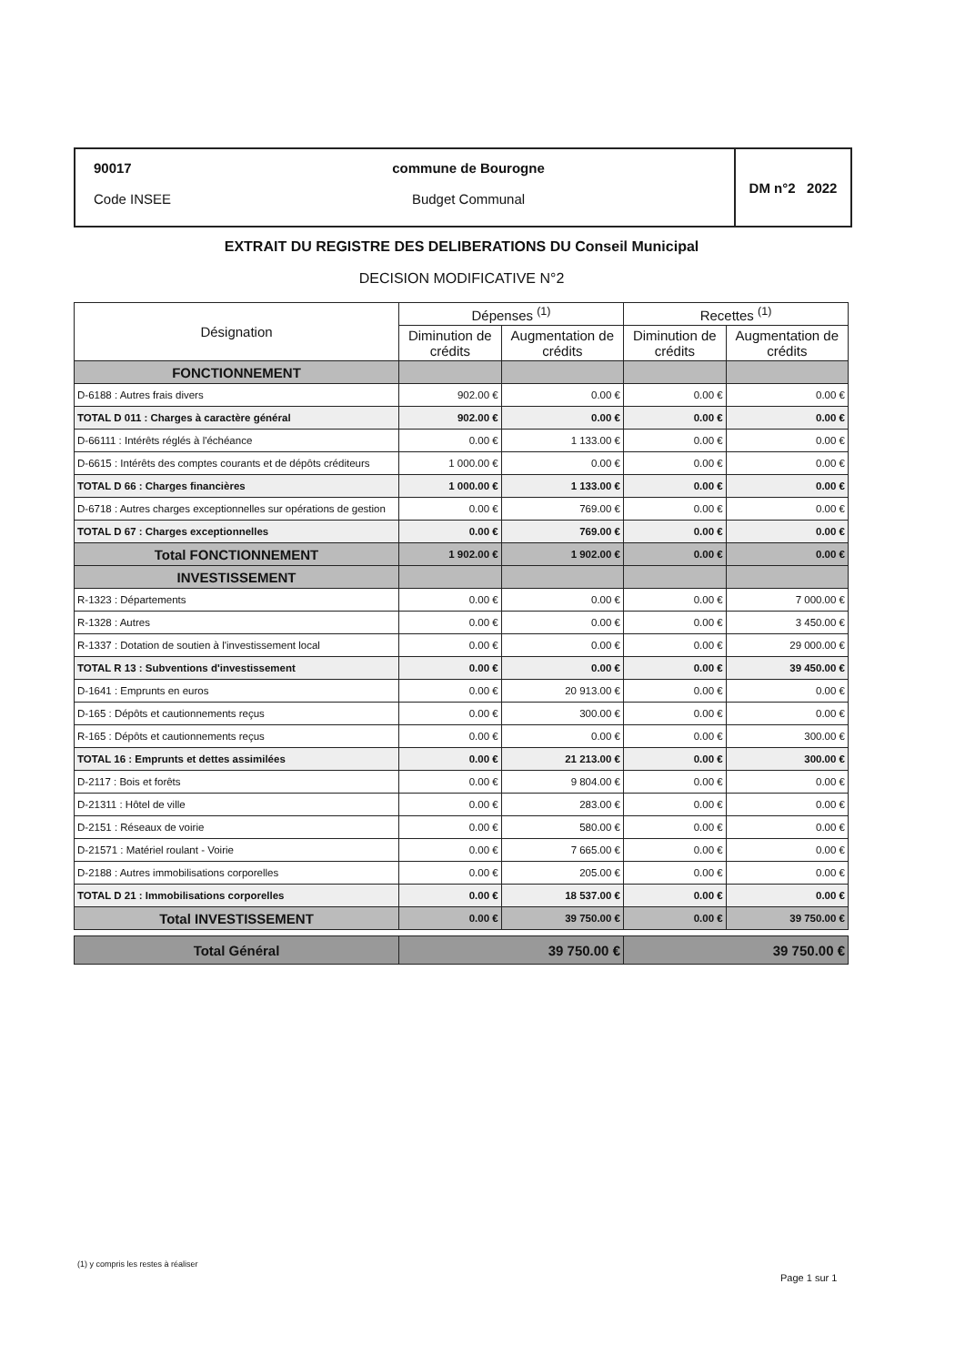90017
Code INSEE
commune de Bourogne
Budget Communal
DM n°2 2022
EXTRAIT DU REGISTRE DES DELIBERATIONS DU Conseil Municipal
DECISION MODIFICATIVE N°2
| Désignation | Dépenses <sup>(1)</sup> | | Recettes <sup>(1)</sup> | |
| --- | --- | --- | --- | --- |
| | Diminution de crédits | Augmentation de crédits | Diminution de crédits | Augmentation de crédits |
| FONCTIONNEMENT | | | | |
| D-6188 : Autres frais divers | 902.00 € | 0.00 € | 0.00 € | 0.00 € |
| TOTAL D 011 : Charges à caractère général | 902.00 € | 0.00 € | 0.00 € | 0.00 € |
| D-66111 : Intérêts réglés à l'échéance | 0.00 € | 1 133.00 € | 0.00 € | 0.00 € |
| D-6615 : Intérêts des comptes courants et de dépôts créditeurs | 1 000.00 € | 0.00 € | 0.00 € | 0.00 € |
| TOTAL D 66 : Charges financières | 1 000.00 € | 1 133.00 € | 0.00 € | 0.00 € |
| D-6718 : Autres charges exceptionnelles sur opérations de gestion | 0.00 € | 769.00 € | 0.00 € | 0.00 € |
| TOTAL D 67 : Charges exceptionnelles | 0.00 € | 769.00 € | 0.00 € | 0.00 € |
| Total FONCTIONNEMENT | 1 902.00 € | 1 902.00 € | 0.00 € | 0.00 € |
| INVESTISSEMENT | | | | |
| R-1323 : Départements | 0.00 € | 0.00 € | 0.00 € | 7 000.00 € |
| R-1328 : Autres | 0.00 € | 0.00 € | 0.00 € | 3 450.00 € |
| R-1337 : Dotation de soutien à l'investissement local | 0.00 € | 0.00 € | 0.00 € | 29 000.00 € |
| TOTAL R 13 : Subventions d'investissement | 0.00 € | 0.00 € | 0.00 € | 39 450.00 € |
| D-1641 : Emprunts en euros | 0.00 € | 20 913.00 € | 0.00 € | 0.00 € |
| D-165 : Dépôts et cautionnements reçus | 0.00 € | 300.00 € | 0.00 € | 0.00 € |
| R-165 : Dépôts et cautionnements reçus | 0.00 € | 0.00 € | 0.00 € | 300.00 € |
| TOTAL 16 : Emprunts et dettes assimilées | 0.00 € | 21 213.00 € | 0.00 € | 300.00 € |
| D-2117 : Bois et forêts | 0.00 € | 9 804.00 € | 0.00 € | 0.00 € |
| D-21311 : Hôtel de ville | 0.00 € | 283.00 € | 0.00 € | 0.00 € |
| D-2151 : Réseaux de voirie | 0.00 € | 580.00 € | 0.00 € | 0.00 € |
| D-21571 : Matériel roulant - Voirie | 0.00 € | 7 665.00 € | 0.00 € | 0.00 € |
| D-2188 : Autres immobilisations corporelles | 0.00 € | 205.00 € | 0.00 € | 0.00 € |
| TOTAL D 21 : Immobilisations corporelles | 0.00 € | 18 537.00 € | 0.00 € | 0.00 € |
| Total INVESTISSEMENT | 0.00 € | 39 750.00 € | 0.00 € | 39 750.00 € |
| Total Général | 39 750.00 € | | 39 750.00 € | |
(1) y compris les restes à réaliser
Page 1 sur 1